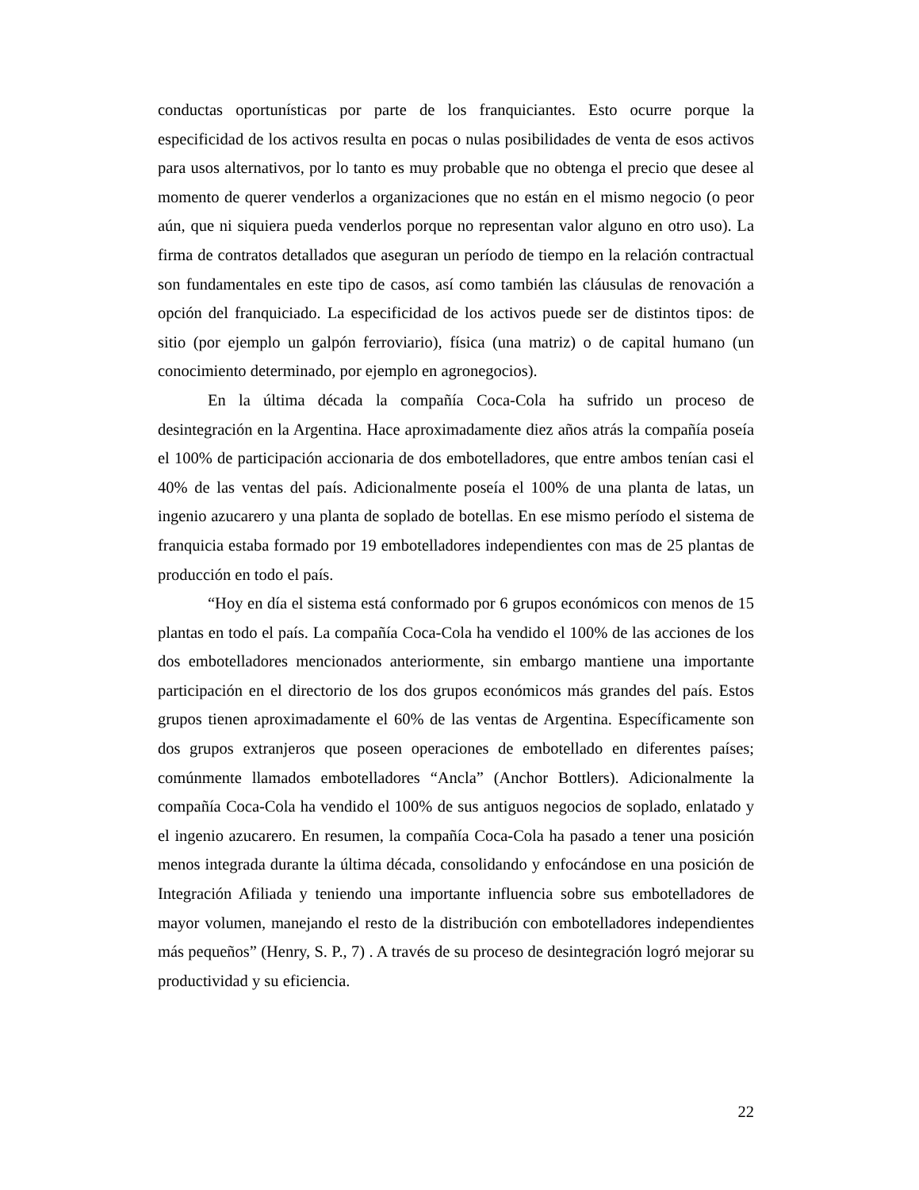conductas oportunísticas por parte de los franquiciantes. Esto ocurre porque la especificidad de los activos resulta en pocas o nulas posibilidades de venta de esos activos para usos alternativos, por lo tanto es muy probable que no obtenga el precio que desee al momento de querer venderlos a organizaciones que no están en el mismo negocio (o peor aún, que ni siquiera pueda venderlos porque no representan valor alguno en otro uso). La firma de contratos detallados que aseguran un período de tiempo en la relación contractual son fundamentales en este tipo de casos, así como también las cláusulas de renovación a opción del franquiciado. La especificidad de los activos puede ser de distintos tipos: de sitio (por ejemplo un galpón ferroviario), física (una matriz) o de capital humano (un conocimiento determinado, por ejemplo en agronegocios).
En la última década la compañía Coca-Cola ha sufrido un proceso de desintegración en la Argentina. Hace aproximadamente diez años atrás la compañía poseía el 100% de participación accionaria de dos embotelladores, que entre ambos tenían casi el 40% de las ventas del país. Adicionalmente poseía el 100% de una planta de latas, un ingenio azucarero y una planta de soplado de botellas. En ese mismo período el sistema de franquicia estaba formado por 19 embotelladores independientes con mas de 25 plantas de producción en todo el país.
“Hoy en día el sistema está conformado por 6 grupos económicos con menos de 15 plantas en todo el país. La compañía Coca-Cola ha vendido el 100% de las acciones de los dos embotelladores mencionados anteriormente, sin embargo mantiene una importante participación en el directorio de los dos grupos económicos más grandes del país. Estos grupos tienen aproximadamente el 60% de las ventas de Argentina. Específicamente son dos grupos extranjeros que poseen operaciones de embotellado en diferentes países; comúnmente llamados embotelladores “Ancla” (Anchor Bottlers). Adicionalmente la compañía Coca-Cola ha vendido el 100% de sus antiguos negocios de soplado, enlatado y el ingenio azucarero. En resumen, la compañía Coca-Cola ha pasado a tener una posición menos integrada durante la última década, consolidando y enfocándose en una posición de Integración Afiliada y teniendo una importante influencia sobre sus embotelladores de mayor volumen, manejando el resto de la distribución con embotelladores independientes más pequeños” (Henry, S. P., 7) . A través de su proceso de desintegración logró mejorar su productividad y su eficiencia.
22